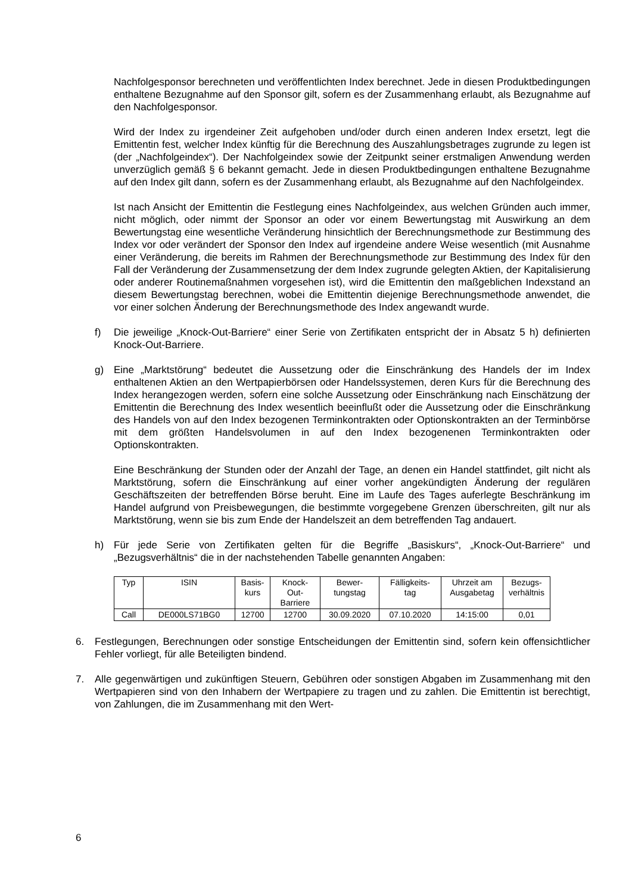Nachfolgesponsor berechneten und veröffentlichten Index berechnet. Jede in diesen Produktbedingungen enthaltene Bezugnahme auf den Sponsor gilt, sofern es der Zusammenhang erlaubt, als Bezugnahme auf den Nachfolgesponsor.
Wird der Index zu irgendeiner Zeit aufgehoben und/oder durch einen anderen Index ersetzt, legt die Emittentin fest, welcher Index künftig für die Berechnung des Auszahlungsbetrages zugrunde zu legen ist (der „Nachfolgeindex“). Der Nachfolgeindex sowie der Zeitpunkt seiner erstmaligen Anwendung werden unverzüglich gemäß § 6 bekannt gemacht. Jede in diesen Produktbedingungen enthaltene Bezugnahme auf den Index gilt dann, sofern es der Zusammenhang erlaubt, als Bezugnahme auf den Nachfolgeindex.
Ist nach Ansicht der Emittentin die Festlegung eines Nachfolgeindex, aus welchen Gründen auch immer, nicht möglich, oder nimmt der Sponsor an oder vor einem Bewertungstag mit Auswirkung an dem Bewertungstag eine wesentliche Veränderung hinsichtlich der Berechnungsmethode zur Bestimmung des Index vor oder verändert der Sponsor den Index auf irgendeine andere Weise wesentlich (mit Ausnahme einer Veränderung, die bereits im Rahmen der Berechnungsmethode zur Bestimmung des Index für den Fall der Veränderung der Zusammensetzung der dem Index zugrunde gelegten Aktien, der Kapitalisierung oder anderer Routinemaßnahmen vorgesehen ist), wird die Emittentin den maßgeblichen Indexstand an diesem Bewertungstag berechnen, wobei die Emittentin diejenige Berechnungsmethode anwendet, die vor einer solchen Änderung der Berechnungsmethode des Index angewandt wurde.
f) Die jeweilige „Knock-Out-Barriere“ einer Serie von Zertifikaten entspricht der in Absatz 5 h) definierten Knock-Out-Barriere.
g) Eine „Marktstörung“ bedeutet die Aussetzung oder die Einschränkung des Handels der im Index enthaltenen Aktien an den Wertpapierbörsen oder Handelssystemen, deren Kurs für die Berechnung des Index herangezogen werden, sofern eine solche Aussetzung oder Einschränkung nach Einschätzung der Emittentin die Berechnung des Index wesentlich beeinflußt oder die Aussetzung oder die Einschränkung des Handels von auf den Index bezogenen Terminkontrakten oder Optionskontrakten an der Terminbörse mit dem größten Handelsvolumen in auf den Index bezogenenen Terminkontrakten oder Optionskontrakten.
Eine Beschränkung der Stunden oder der Anzahl der Tage, an denen ein Handel stattfindet, gilt nicht als Marktstörung, sofern die Einschränkung auf einer vorher angekündigten Änderung der regulären Geschäftszeiten der betreffenden Börse beruht. Eine im Laufe des Tages auferlegte Beschränkung im Handel aufgrund von Preisbewegungen, die bestimmte vorgegebene Grenzen überschreiten, gilt nur als Marktstörung, wenn sie bis zum Ende der Handelszeit an dem betreffenden Tag andauert.
h) Für jede Serie von Zertifikaten gelten für die Begriffe „Basiskurs“, „Knock-Out-Barriere“ und „Bezugsverhältnis“ die in der nachstehenden Tabelle genannten Angaben:
| Typ | ISIN | Basis- kurs | Knock- Out- Barriere | Bewer- tungstag | Fälligkeits- tag | Uhrzeit am Ausgabetag | Bezugs- verhältnis |
| --- | --- | --- | --- | --- | --- | --- | --- |
| Call | DE000LS71BG0 | 12700 | 12700 | 30.09.2020 | 07.10.2020 | 14:15:00 | 0,01 |
6. Festlegungen, Berechnungen oder sonstige Entscheidungen der Emittentin sind, sofern kein offensichtlicher Fehler vorliegt, für alle Beteiligten bindend.
7. Alle gegenwärtigen und zukünftigen Steuern, Gebühren oder sonstigen Abgaben im Zusammenhang mit den Wertpapieren sind von den Inhabern der Wertpapiere zu tragen und zu zahlen. Die Emittentin ist berechtigt, von Zahlungen, die im Zusammenhang mit den Wert-
6